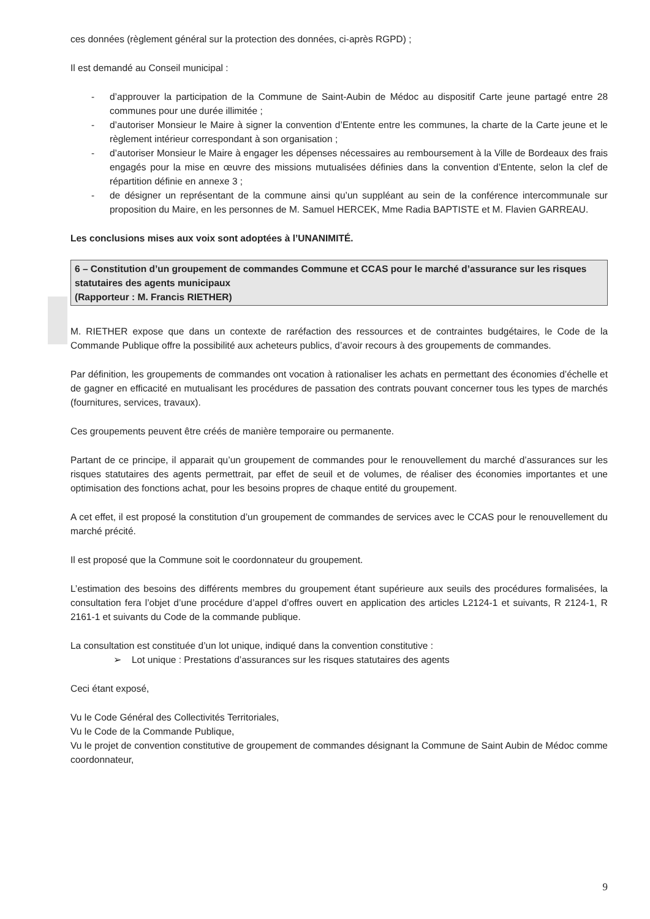ces données (règlement général sur la protection des données, ci-après RGPD) ;
Il est demandé au Conseil municipal :
- d’approuver la participation de la Commune de Saint-Aubin de Médoc au dispositif Carte jeune partagé entre 28 communes pour une durée illimitée ;
- d’autoriser Monsieur le Maire à signer la convention d’Entente entre les communes, la charte de la Carte jeune et le règlement intérieur correspondant à son organisation ;
- d’autoriser Monsieur le Maire à engager les dépenses nécessaires au remboursement à la Ville de Bordeaux des frais engagés pour la mise en œuvre des missions mutualisées définies dans la convention d’Entente, selon la clef de répartition définie en annexe 3 ;
- de désigner un représentant de la commune ainsi qu’un suppléant au sein de la conférence intercommunale sur proposition du Maire, en les personnes de M. Samuel HERCEK, Mme Radia BAPTISTE et M. Flavien GARREAU.
Les conclusions mises aux voix sont adoptées à l’UNANIMITÉ.
6 – Constitution d’un groupement de commandes Commune et CCAS pour le marché d’assurance sur les risques statutaires des agents municipaux
(Rapporteur : M. Francis RIETHER)
M. RIETHER expose que dans un contexte de raréfaction des ressources et de contraintes budgétaires, le Code de la Commande Publique offre la possibilité aux acheteurs publics, d’avoir recours à des groupements de commandes.
Par définition, les groupements de commandes ont vocation à rationaliser les achats en permettant des économies d’échelle et de gagner en efficacité en mutualisant les procédures de passation des contrats pouvant concerner tous les types de marchés (fournitures, services, travaux).
Ces groupements peuvent être créés de manière temporaire ou permanente.
Partant de ce principe, il apparait qu’un groupement de commandes pour le renouvellement du marché d’assurances sur les risques statutaires des agents permettrait, par effet de seuil et de volumes, de réaliser des économies importantes et une optimisation des fonctions achat, pour les besoins propres de chaque entité du groupement.
A cet effet, il est proposé la constitution d’un groupement de commandes de services avec le CCAS pour le renouvellement du marché précité.
Il est proposé que la Commune soit le coordonnateur du groupement.
L’estimation des besoins des différents membres du groupement étant supérieure aux seuils des procédures formalisées, la consultation fera l’objet d’une procédure d’appel d’offres ouvert en application des articles L2124-1 et suivants, R 2124-1, R 2161-1 et suivants du Code de la commande publique.
La consultation est constituée d’un lot unique, indiqué dans la convention constitutive :
➢ Lot unique : Prestations d’assurances sur les risques statutaires des agents
Ceci étant exposé,
Vu le Code Général des Collectivités Territoriales,
Vu le Code de la Commande Publique,
Vu le projet de convention constitutive de groupement de commandes désignant la Commune de Saint Aubin de Médoc comme coordonnateur,
9